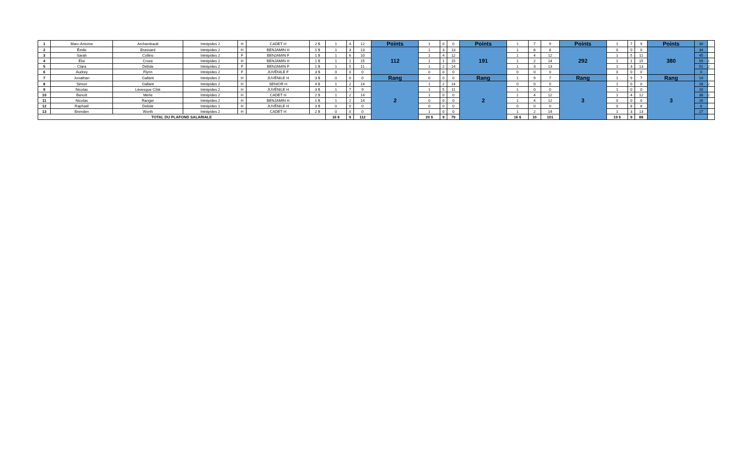| 1 | Marc-Antoine | Archambault | Intrépides 2 | H | CADET H | 2 $ | 1 | 4 | 12 | Points | 1 | 0 | 0 | Points | 1 | 7 | 9 | Points | 1 | 7 | 9 | Points | 30 | |
| 2 | Émile | Brassard | Intrépides 2 | H | BENJAMIN H | 1 $ | 1 | 3 | 13 | 112 | 1 | 3 | 13 | 191 | 1 | 8 | 8 | 292 | 0 | 0 | 0 | 380 | 34 | |
| 3 | Sarah | Collins | Intrépides 2 | F | BENJAMIN F | 1 $ | 1 | 6 | 10 | | 1 | 4 | 12 | | 1 | 4 | 12 | | 1 | 5 | 11 | | 45 | |
| 4 | Éloi | Croze | Intrépides 2 | H | BENJAMIN H | 1 $ | 1 | 1 | 15 | | 1 | 1 | 15 | | 1 | 2 | 14 | | 1 | 1 | 15 | | 59 | 1 |
| 5 | Clara | Délisle | Intrépides 2 | F | BENJAMIN F | 1 $ | 1 | 5 | 11 | | 1 | 2 | 14 | | 1 | 3 | 13 | | 1 | 3 | 13 | | 51 | 2 |
| 6 | Audrey | Flynn | Intrépides 2 | F | JUVÉNILE F | 3 $ | 0 | 0 | 0 | | 0 | 0 | 0 | | 0 | 0 | 0 | | 0 | 0 | 0 | | 0 | |
| 7 | Jonathan | Gallant | Intrépides 2 | H | JUVÉNILE H | 3 $ | 0 | 0 | 0 | Rang | 0 | 0 | 0 | Rang | 1 | 9 | 7 | Rang | 1 | 9 | 7 | Rang | 14 | |
| 8 | Simon | Gallant | Intrépides 2 | H | SENIOR H | 4 $ | 1 | 2 | 14 | 2 | 1 | 2 | 14 | 2 | 0 | 0 | 0 | 3 | 1 | 0 | 0 | 3 | 28 | 2 |
| 9 | Nicolas | Lévesque Côté | Intrépides 2 | H | JUVÉNILE H | 3 $ | 1 | 7 | 9 | | 1 | 5 | 11 | | 1 | 0 | 0 | | 1 | 0 | 0 | | 20 | |
| 10 | Benoît | Merle | Intrépides 2 | H | CADET H | 2 $ | 1 | 2 | 14 | | 1 | 0 | 0 | | 1 | 4 | 12 | | 1 | 4 | 12 | | 38 | 2 |
| 11 | Nicolas | Ranger | Intrépides 2 | H | BENJAMIN H | 1 $ | 1 | 2 | 14 | | 0 | 0 | 0 | | 1 | 4 | 12 | | 0 | 0 | 0 | | 26 | |
| 12 | Raphaël | Delisle | Intrépides 1 | H | JUVÉNILE H | 3 $ | 0 | 0 | 0 | | 0 | 0 | 0 | | 0 | 0 | 0 | | 0 | 8 | 8 | | 8 | |
| 13 | Brenden | Worth | Intrépides 2 | H | CADET H | 2 $ | 0 | 0 | 0 | | 1 | 0 | 0 | | 1 | 2 | 14 | | 1 | 3 | 13 | | 27 | |
| TOTAL DU PLAFOND SALARIALE | | | | | | | 16 $ | 9 | 112 | | 20 $ | 9 | 79 | | 16 $ | 10 | 101 | | 19 $ | 9 | 88 | | | |